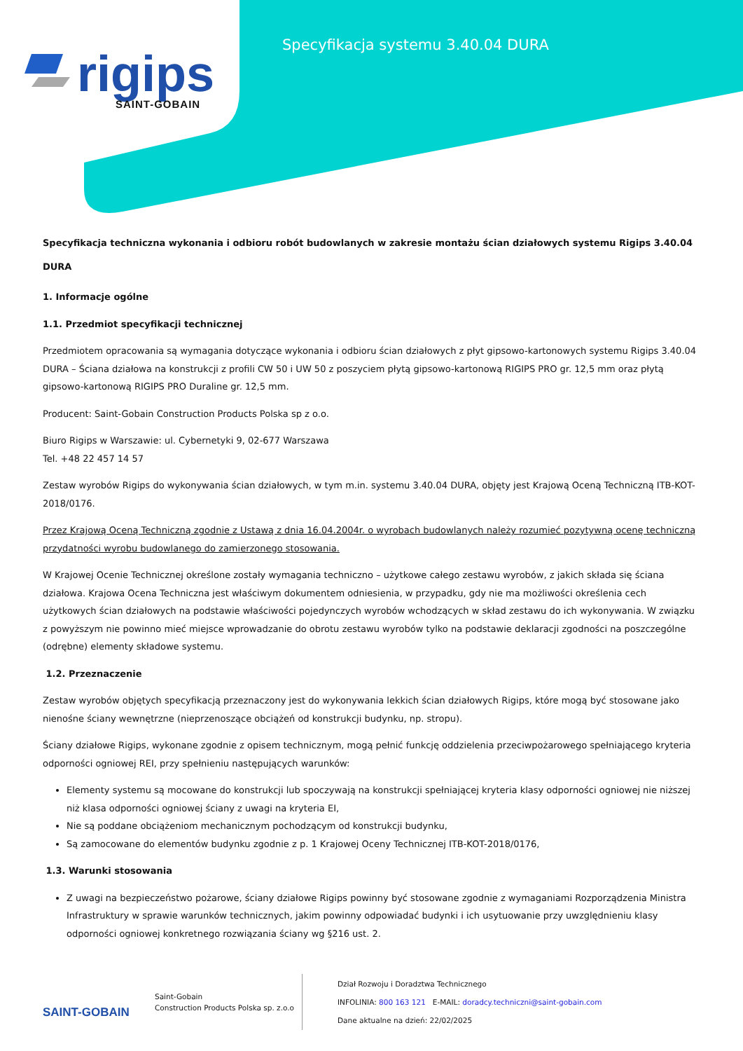rigips
SAINT-GOBAIN
Specyfikacja systemu 3.40.04 DURA
Specyfikacja techniczna wykonania i odbioru robót budowlanych w zakresie montażu ścian działowych systemu Rigips 3.40.04 DURA
1. Informacje ogólne
1.1. Przedmiot specyfikacji technicznej
Przedmiotem opracowania są wymagania dotyczące wykonania i odbioru ścian działowych z płyt gipsowo-kartonowych systemu Rigips 3.40.04 DURA – Ściana działowa na konstrukcji z profili CW 50 i UW 50 z poszyciem płytą gipsowo-kartonową RIGIPS PRO gr. 12,5 mm oraz płytą gipsowo-kartonową RIGIPS PRO Duraline gr. 12,5 mm.
Producent: Saint-Gobain Construction Products Polska sp z o.o.
Biuro Rigips w Warszawie: ul. Cybernetyki 9, 02-677 Warszawa
Tel. +48 22 457 14 57
Zestaw wyrobów Rigips do wykonywania ścian działowych, w tym m.in. systemu 3.40.04 DURA, objęty jest Krajową Oceną Techniczną ITB-KOT-2018/0176.
Przez Krajową Oceną Techniczną zgodnie z Ustawą z dnia 16.04.2004r. o wyrobach budowlanych należy rozumieć pozytywną ocenę techniczną przydatności wyrobu budowlanego do zamierzonego stosowania.
W Krajowej Ocenie Technicznej określone zostały wymagania techniczno – użytkowe całego zestawu wyrobów, z jakich składa się ściana działowa. Krajowa Ocena Techniczna jest właściwym dokumentem odniesienia, w przypadku, gdy nie ma możliwości określenia cech użytkowych ścian działowych na podstawie właściwości pojedynczych wyrobów wchodzących w skład zestawu do ich wykonywania. W związku z powyższym nie powinno mieć miejsce wprowadzanie do obrotu zestawu wyrobów tylko na podstawie deklaracji zgodności na poszczególne (odrębne) elementy składowe systemu.
1.2. Przeznaczenie
Zestaw wyrobów objętych specyfikacją przeznaczony jest do wykonywania lekkich ścian działowych Rigips, które mogą być stosowane jako nienośne ściany wewnętrzne (nieprzenoszące obciążeń od konstrukcji budynku, np. stropu).
Ściany działowe Rigips, wykonane zgodnie z opisem technicznym, mogą pełnić funkcję oddzielenia przeciwpożarowego spełniającego kryteria odporności ogniowej REI, przy spełnieniu następujących warunków:
Elementy systemu są mocowane do konstrukcji lub spoczywają na konstrukcji spełniającej kryteria klasy odporności ogniowej nie niższej niż klasa odporności ogniowej ściany z uwagi na kryteria EI,
Nie są poddane obciążeniom mechanicznym pochodzącym od konstrukcji budynku,
Są zamocowane do elementów budynku zgodnie z p. 1 Krajowej Oceny Technicznej ITB-KOT-2018/0176,
1.3. Warunki stosowania
Z uwagi na bezpieczeństwo pożarowe, ściany działowe Rigips powinny być stosowane zgodnie z wymaganiami Rozporządzenia Ministra Infrastruktury w sprawie warunków technicznych, jakim powinny odpowiadać budynki i ich usytuowanie przy uwzględnieniu klasy odporności ogniowej konkretnego rozwiązania ściany wg §216 ust. 2.
SAINT-GOBAIN
Saint-Gobain
Construction Products Polska sp. z.o.o
Dział Rozwoju i Doradztwa Technicznego
INFOLINIA: 800 163 121 E-MAIL: doradcy.techniczni@saint-gobain.com
Dane aktualne na dzień: 22/02/2025